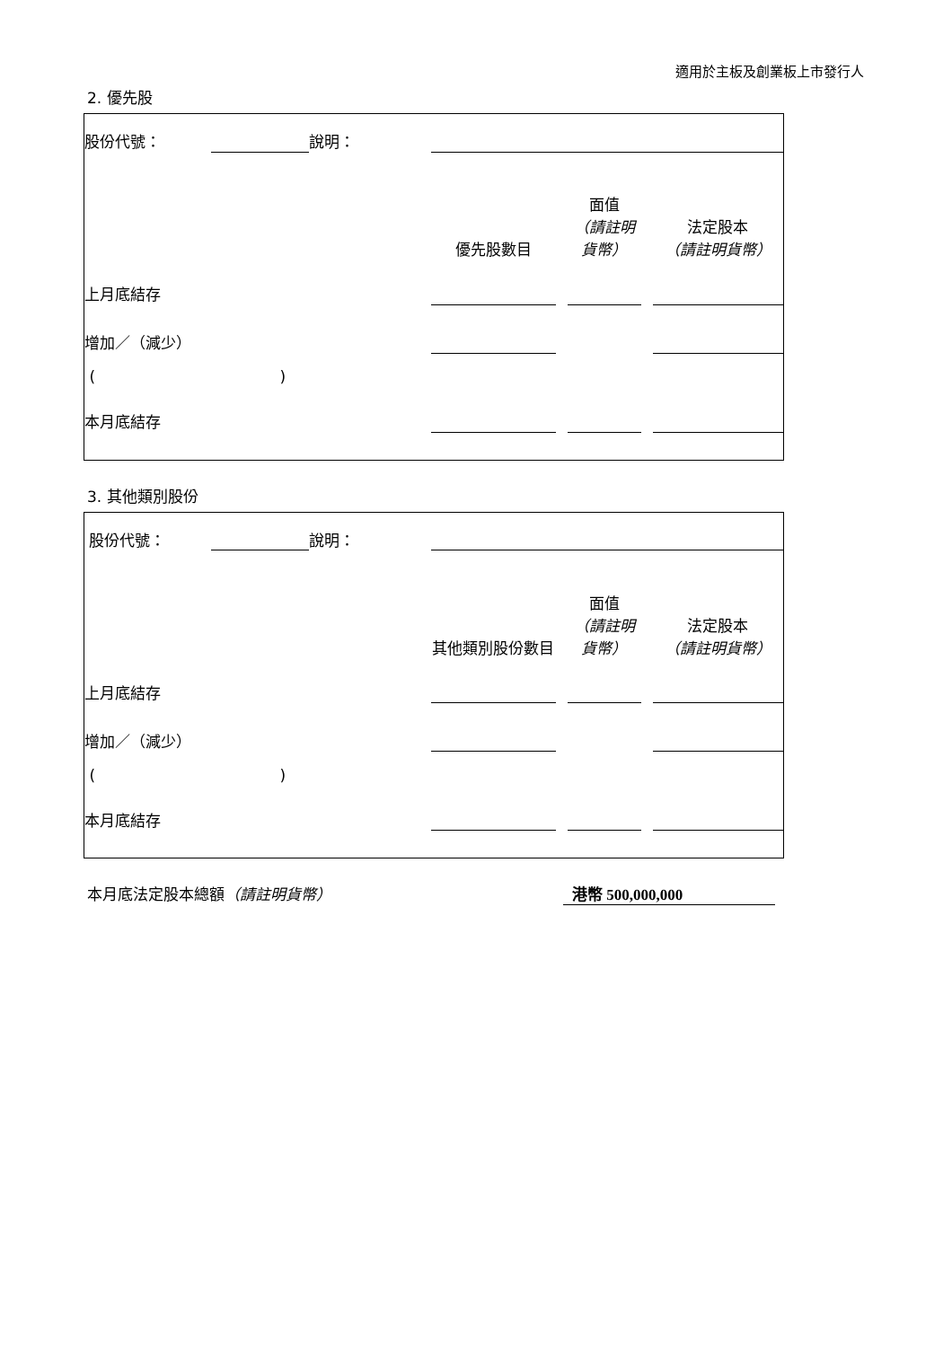適用於主板及創業板上市發行人
2. 優先股
| 股份代號： | | 說明： | | | | | | | |
| | | | | 優先股數目 | | 面值 （請註明貨幣） | | 法定股本 （請註明貨幣） | |
| 上月底結存 | | | | | | | | | |
| 增加／（減少） | | | | | | | | | |
| ( ) | | | | | | | | | |
| 本月底結存 | | | | | | | | | |
3. 其他類別股份
| 股份代號： | | 說明： | | | | | | | |
| | | | | 其他類別股份數目 | | 面值 （請註明貨幣） | | 法定股本 （請註明貨幣） | |
| 上月底結存 | | | | | | | | | |
| 增加／（減少） | | | | | | | | | |
| ( ) | | | | | | | | | |
| 本月底結存 | | | | | | | | | |
本月底法定股本總額（請註明貨幣） 港幣 500,000,000